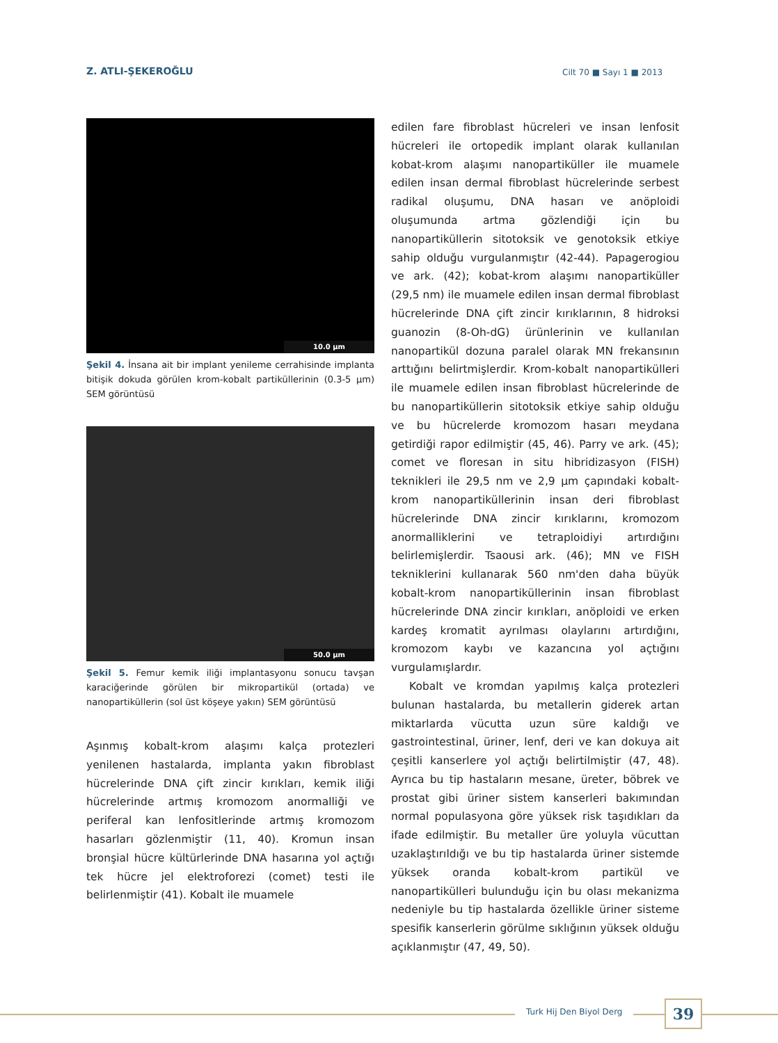Z. ATLI-ŞEKEROĞLU Cilt 70 ■ Sayı 1 ■ 2013
10.0 µm
Şekil 4. İnsana ait bir implant yenileme cerrahisinde implanta bitişik dokuda görülen krom-kobalt partiküllerinin (0.3-5 µm) SEM görüntüsü
50.0 µm
Şekil 5. Femur kemik iliği implantasyonu sonucu tavşan karaciğerinde görülen bir mikropartikül (ortada) ve nanopartiküllerin (sol üst köşeye yakın) SEM görüntüsü
Aşınmış kobalt-krom alaşımı kalça protezleri yenilenen hastalarda, implanta yakın fibroblast hücrelerinde DNA çift zincir kırıkları, kemik iliği hücrelerinde artmış kromozom anormalliği ve periferal kan lenfositlerinde artmış kromozom hasarları gözlenmiştir (11, 40). Kromun insan bronşial hücre kültürlerinde DNA hasarına yol açtığı tek hücre jel elektroforezi (comet) testi ile belirlenmiştir (41). Kobalt ile muamele
edilen fare fibroblast hücreleri ve insan lenfosit hücreleri ile ortopedik implant olarak kullanılan kobat-krom alaşımı nanopartiküller ile muamele edilen insan dermal fibroblast hücrelerinde serbest radikal oluşumu, DNA hasarı ve anöploidi oluşumunda artma gözlendiği için bu nanopartiküllerin sitotoksik ve genotoksik etkiye sahip olduğu vurgulanmıştır (42-44). Papagerogiou ve ark. (42); kobat-krom alaşımı nanopartiküller (29,5 nm) ile muamele edilen insan dermal fibroblast hücrelerinde DNA çift zincir kırıklarının, 8 hidroksi guanozin (8-Oh-dG) ürünlerinin ve kullanılan nanopartikül dozuna paralel olarak MN frekansının arttığını belirtmişlerdir. Krom-kobalt nanopartikülleri ile muamele edilen insan fibroblast hücrelerinde de bu nanopartiküllerin sitotoksik etkiye sahip olduğu ve bu hücrelerde kromozom hasarı meydana getirdiği rapor edilmiştir (45, 46). Parry ve ark. (45); comet ve floresan in situ hibridizasyon (FISH) teknikleri ile 29,5 nm ve 2,9 µm çapındaki kobalt-krom nanopartiküllerinin insan deri fibroblast hücrelerinde DNA zincir kırıklarını, kromozom anormalliklerini ve tetraploidiyi artırdığını belirlemişlerdir. Tsaousi ark. (46); MN ve FISH tekniklerini kullanarak 560 nm'den daha büyük kobalt-krom nanopartiküllerinin insan fibroblast hücrelerinde DNA zincir kırıkları, anöploidi ve erken kardeş kromatit ayrılması olaylarını artırdığını, kromozom kaybı ve kazancına yol açtığını vurgulamışlardır.
Kobalt ve kromdan yapılmış kalça protezleri bulunan hastalarda, bu metallerin giderek artan miktarlarda vücutta uzun süre kaldığı ve gastrointestinal, üriner, lenf, deri ve kan dokuya ait çeşitli kanserlere yol açtığı belirtilmiştir (47, 48). Ayrıca bu tip hastaların mesane, üreter, böbrek ve prostat gibi üriner sistem kanserleri bakımından normal populasyona göre yüksek risk taşıdıkları da ifade edilmiştir. Bu metaller üre yoluyla vücuttan uzaklaştırıldığı ve bu tip hastalarda üriner sistemde yüksek oranda kobalt-krom partikül ve nanopartikülleri bulunduğu için bu olası mekanizma nedeniyle bu tip hastalarda özellikle üriner sisteme spesifik kanserlerin görülme sıklığının yüksek olduğu açıklanmıştır (47, 49, 50).
Turk Hij Den Biyol Derg 39